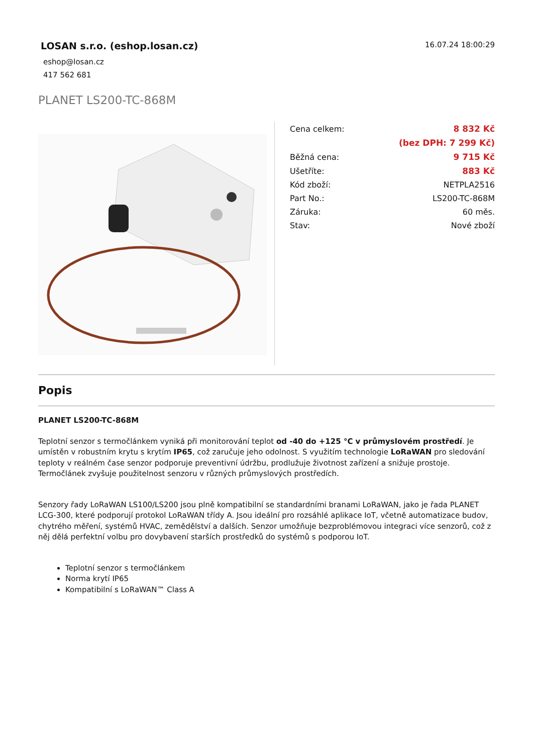LOSAN s.r.o. (eshop.losan.cz)
eshop@losan.cz
417 562 681
16.07.24 18:00:29
PLANET LS200-TC-868M
| Cena celkem: | 8 832 Kč |
| | (bez DPH: 7 299 Kč) |
| Běžná cena: | 9 715 Kč |
| Ušetříte: | 883 Kč |
| Kód zboží: | NETPLA2516 |
| Part No.: | LS200-TC-868M |
| Záruka: | 60 měs. |
| Stav: | Nové zboží |
Popis
PLANET LS200-TC-868M
Teplotní senzor s termočlánkem vyniká při monitorování teplot od -40 do +125 °C v průmyslovém prostředí. Je umístěn v robustním krytu s krytím IP65, což zaručuje jeho odolnost. S využitím technologie LoRaWAN pro sledování teploty v reálném čase senzor podporuje preventivní údržbu, prodlužuje životnost zařízení a snižuje prostoje. Termočlánek zvyšuje použitelnost senzoru v různých průmyslových prostředích.
Senzory řady LoRaWAN LS100/LS200 jsou plně kompatibilní se standardními branami LoRaWAN, jako je řada PLANET LCG-300, které podporují protokol LoRaWAN třídy A. Jsou ideální pro rozsáhlé aplikace IoT, včetně automatizace budov, chytrého měření, systémů HVAC, zemědělství a dalších. Senzor umožňuje bezproblémovou integraci více senzorů, což z něj dělá perfektní volbu pro dovybavení starších prostředků do systémů s podporou IoT.
Teplotní senzor s termočlánkem
Norma krytí IP65
Kompatibilní s LoRaWAN™ Class A